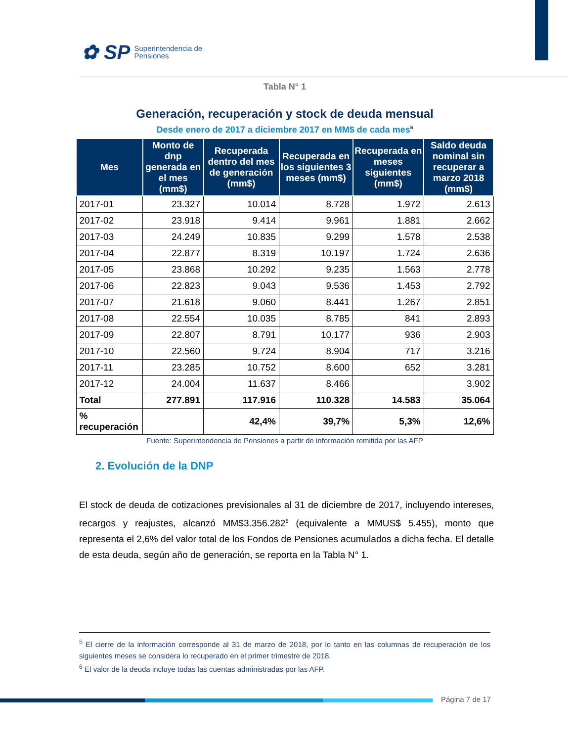✿ SP Superintendencia de
Pensiones
Tabla N° 1
Generación, recuperación y stock de deuda mensual
Desde enero de 2017 a diciembre 2017 en MM$ de cada mes<sup>5</sup>
| Mes | Monto de dnp generada en el mes (mm$) | | Recuperada dentro del mes de generación (mm$) | Recuperada en los siguientes 3 meses (mm$) | Recuperada en meses siguientes (mm$) | Saldo deuda nominal sin recuperar a marzo 2018 (mm$) |
| --- | --- | --- | --- | --- | --- | --- |
| 2017-01 | 23.327 | | 10.014 | 8.728 | 1.972 | 2.613 |
| 2017-02 | 23.918 | | 9.414 | 9.961 | 1.881 | 2.662 |
| 2017-03 | 24.249 | | 10.835 | 9.299 | 1.578 | 2.538 |
| 2017-04 | 22.877 | | 8.319 | 10.197 | 1.724 | 2.636 |
| 2017-05 | 23.868 | | 10.292 | 9.235 | 1.563 | 2.778 |
| 2017-06 | 22.823 | | 9.043 | 9.536 | 1.453 | 2.792 |
| 2017-07 | 21.618 | | 9.060 | 8.441 | 1.267 | 2.851 |
| 2017-08 | 22.554 | | 10.035 | 8.785 | 841 | 2.893 |
| 2017-09 | 22.807 | | 8.791 | 10.177 | 936 | 2.903 |
| 2017-10 | 22.560 | | 9.724 | 8.904 | 717 | 3.216 |
| 2017-11 | 23.285 | | 10.752 | 8.600 | 652 | 3.281 |
| 2017-12 | 24.004 | | 11.637 | 8.466 | | 3.902 |
| Total | 277.891 | | 117.916 | 110.328 | 14.583 | 35.064 |
| % recuperación | | | 42,4% | 39,7% | 5,3% | 12,6% |
Fuente: Superintendencia de Pensiones a partir de información remitida por las AFP
2. Evolución de la DNP
El stock de deuda de cotizaciones previsionales al 31 de diciembre de 2017, incluyendo intereses, recargos y reajustes, alcanzó MM$3.356.282<sup>6</sup> (equivalente a MMUS$ 5.455), monto que representa el 2,6% del valor total de los Fondos de Pensiones acumulados a dicha fecha. El detalle de esta deuda, según año de generación, se reporta en la Tabla N° 1.
<sup>5</sup> El cierre de la información corresponde al 31 de marzo de 2018, por lo tanto en las columnas de recuperación de los siguientes meses se considera lo recuperado en el primer trimestre de 2018.
<sup>6</sup> El valor de la deuda incluye todas las cuentas administradas por las AFP.
Página 7 de 17